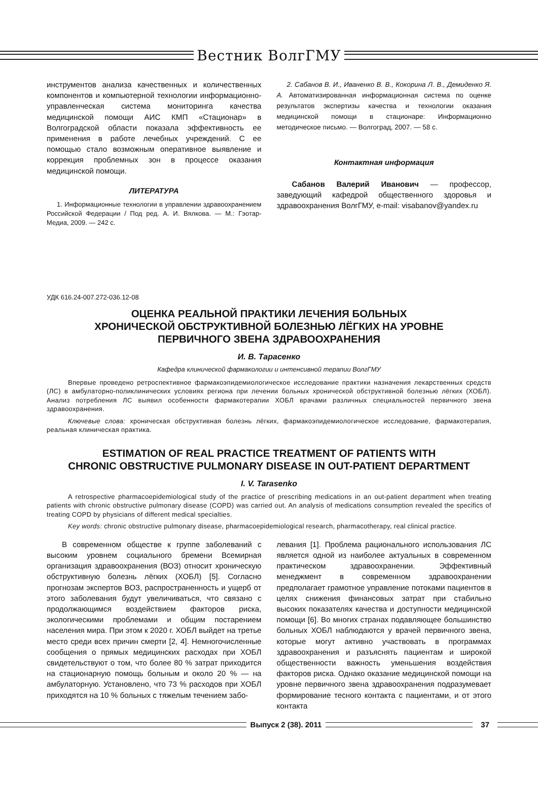Вестник ВолгГМУ
инструментов анализа качественных и количественных компонентов и компьютерной технологии информационно-управленческая система мониторинга качества медицинской помощи АИС КМП «Стационар» в Волгоградской области показала эффективность ее применения в работе лечебных учреждений. С ее помощью стало возможным оперативное выявление и коррекция проблемных зон в процессе оказания медицинской помощи.
ЛИТЕРАТУРА
1. Информационные технологии в управлении здравоохранением Российской Федерации / Под ред. А. И. Вялкова. — М.: Гэотар-Медиа, 2009. — 242 с.
2. Сабанов В. И., Иваненко В. В., Кокорина Л. В., Демиденко Я. А. Автоматизированная информационная система по оценке результатов экспертизы качества и технологии оказания медицинской помощи в стационаре: Информационно методическое письмо. — Волгоград, 2007. — 58 с.
Контактная информация
Сабанов Валерий Иванович — профессор, заведующий кафедрой общественного здоровья и здравоохранения ВолгГМУ, e-mail: visabanov@yandex.ru
УДК 616.24-007.272-036.12-08
ОЦЕНКА РЕАЛЬНОЙ ПРАКТИКИ ЛЕЧЕНИЯ БОЛЬНЫХ
ХРОНИЧЕСКОЙ ОБСТРУКТИВНОЙ БОЛЕЗНЬЮ ЛЁГКИХ НА УРОВНЕ
ПЕРВИЧНОГО ЗВЕНА ЗДРАВООХРАНЕНИЯ
И. В. Тарасенко
Кафедра клинической фармакологии и интенсивной терапии ВолгГМУ
Впервые проведено ретроспективное фармакоэпидемиологическое исследование практики назначения лекарственных средств (ЛС) в амбулаторно-поликлинических условиях региона при лечении больных хронической обструктивной болезнью лёгких (ХОБЛ). Анализ потребления ЛС выявил особенности фармакотерапии ХОБЛ врачами различных специальностей первичного звена здравоохранения.
Ключевые слова: хроническая обструктивная болезнь лёгких, фармакоэпидемиологическое исследование, фармакотерапия, реальная клиническая практика.
ESTIMATION OF REAL PRACTICE TREATMENT OF PATIENTS WITH
CHRONIC OBSTRUCTIVE PULMONARY DISEASE IN OUT-PATIENT DEPARTMENT
I. V. Tarasenko
A retrospective pharmacoepidemiological study of the practice of prescribing medications in an out-patient department when treating patients with chronic obstructive pulmonary disease (COPD) was carried out. An analysis of medications consumption revealed the specifics of treating COPD by physicians of different medical specialties.
Key words: chronic obstructive pulmonary disease, pharmacoepidemiological research, pharmacotherapy, real clinical practice.
В современном обществе к группе заболеваний с высоким уровнем социального бремени Всемирная организация здравоохранения (ВОЗ) относит хроническую обструктивную болезнь лёгких (ХОБЛ) [5]. Согласно прогнозам экспертов ВОЗ, распространенность и ущерб от этого заболевания будут увеличиваться, что связано с продолжающимся воздействием факторов риска, экологическими проблемами и общим постарением населения мира. При этом к 2020 г. ХОБЛ выйдет на третье место среди всех причин смерти [2, 4]. Немногочисленные сообщения о прямых медицинских расходах при ХОБЛ свидетельствуют о том, что более 80 % затрат приходится на стационарную помощь больным и около 20 % — на амбулаторную. Установлено, что 73 % расходов при ХОБЛ приходятся на 10 % больных с тяжелым течением забо-
левания [1]. Проблема рационального использования ЛС является одной из наиболее актуальных в современном практическом здравоохранении. Эффективный менеджмент в современном здравоохранении предполагает грамотное управление потоками пациентов в целях снижения финансовых затрат при стабильно высоких показателях качества и доступности медицинской помощи [6]. Во многих странах подавляющее большинство больных ХОБЛ наблюдаются у врачей первичного звена, которые могут активно участвовать в программах здравоохранения и разъяснять пациентам и широкой общественности важность уменьшения воздействия факторов риска. Однако оказание медицинской помощи на уровне первичного звена здравоохранения подразумевает формирование тесного контакта с пациентами, и от этого контакта
Выпуск 2 (38). 2011 37